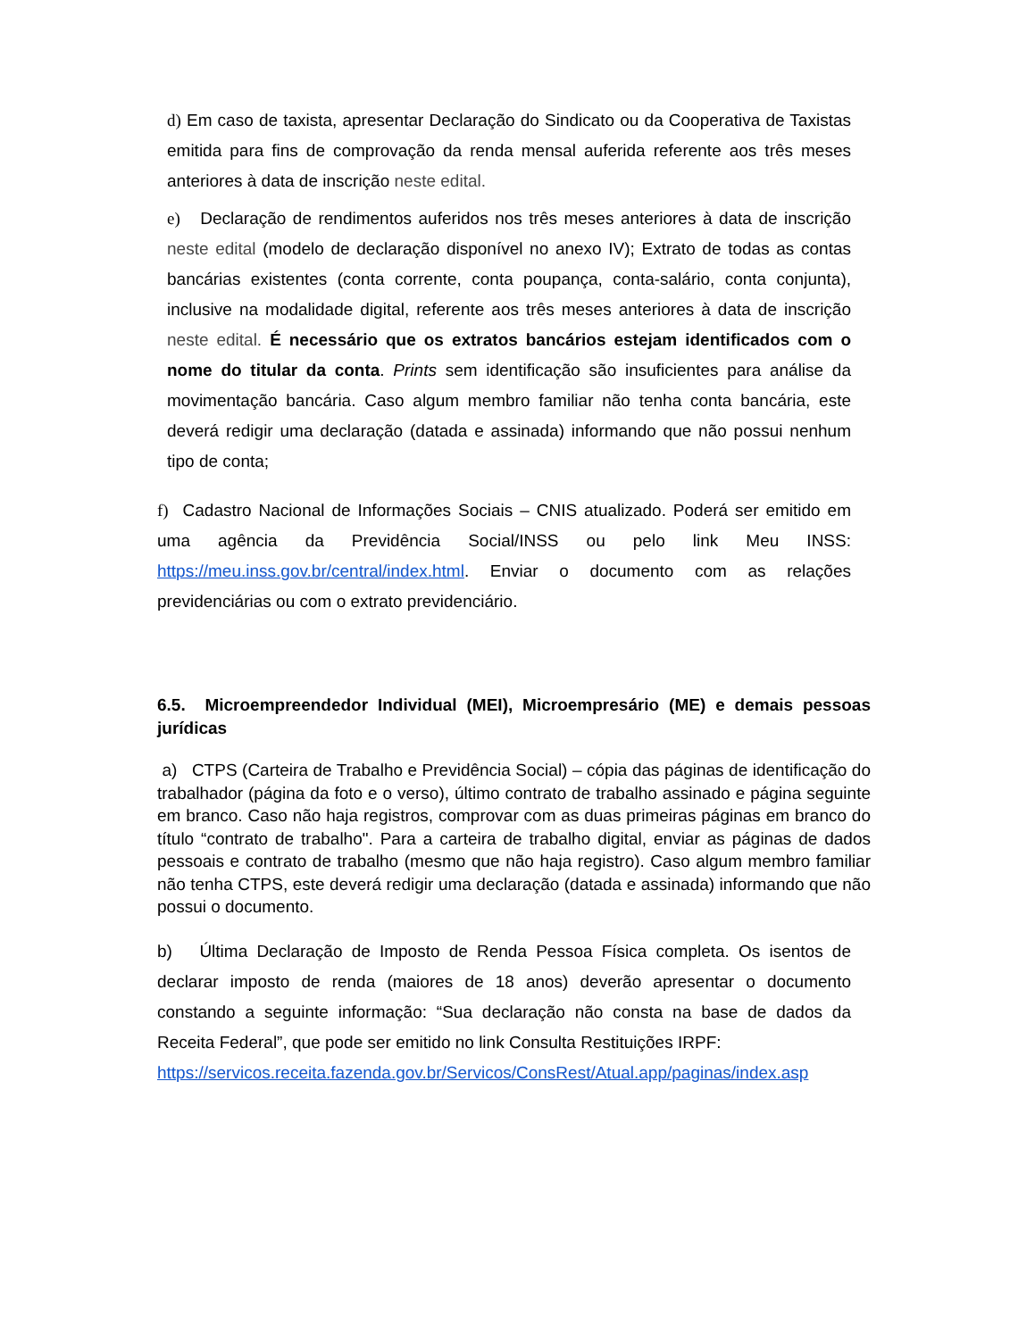d) Em caso de taxista, apresentar Declaração do Sindicato ou da Cooperativa de Taxistas emitida para fins de comprovação da renda mensal auferida referente aos três meses anteriores à data de inscrição neste edital.
e) Declaração de rendimentos auferidos nos três meses anteriores à data de inscrição neste edital (modelo de declaração disponível no anexo IV); Extrato de todas as contas bancárias existentes (conta corrente, conta poupança, conta-salário, conta conjunta), inclusive na modalidade digital, referente aos três meses anteriores à data de inscrição neste edital. É necessário que os extratos bancários estejam identificados com o nome do titular da conta. Prints sem identificação são insuficientes para análise da movimentação bancária. Caso algum membro familiar não tenha conta bancária, este deverá redigir uma declaração (datada e assinada) informando que não possui nenhum tipo de conta;
f) Cadastro Nacional de Informações Sociais – CNIS atualizado. Poderá ser emitido em uma agência da Previdência Social/INSS ou pelo link Meu INSS: https://meu.inss.gov.br/central/index.html. Enviar o documento com as relações previdenciárias ou com o extrato previdenciário.
6.5. Microempreendedor Individual (MEI), Microempresário (ME) e demais pessoas jurídicas
a) CTPS (Carteira de Trabalho e Previdência Social) – cópia das páginas de identificação do trabalhador (página da foto e o verso), último contrato de trabalho assinado e página seguinte em branco. Caso não haja registros, comprovar com as duas primeiras páginas em branco do título “contrato de trabalho". Para a carteira de trabalho digital, enviar as páginas de dados pessoais e contrato de trabalho (mesmo que não haja registro). Caso algum membro familiar não tenha CTPS, este deverá redigir uma declaração (datada e assinada) informando que não possui o documento.
b) Última Declaração de Imposto de Renda Pessoa Física completa. Os isentos de declarar imposto de renda (maiores de 18 anos) deverão apresentar o documento constando a seguinte informação: “Sua declaração não consta na base de dados da Receita Federal”, que pode ser emitido no link Consulta Restituições IRPF:
https://servicos.receita.fazenda.gov.br/Servicos/ConsRest/Atual.app/paginas/index.asp